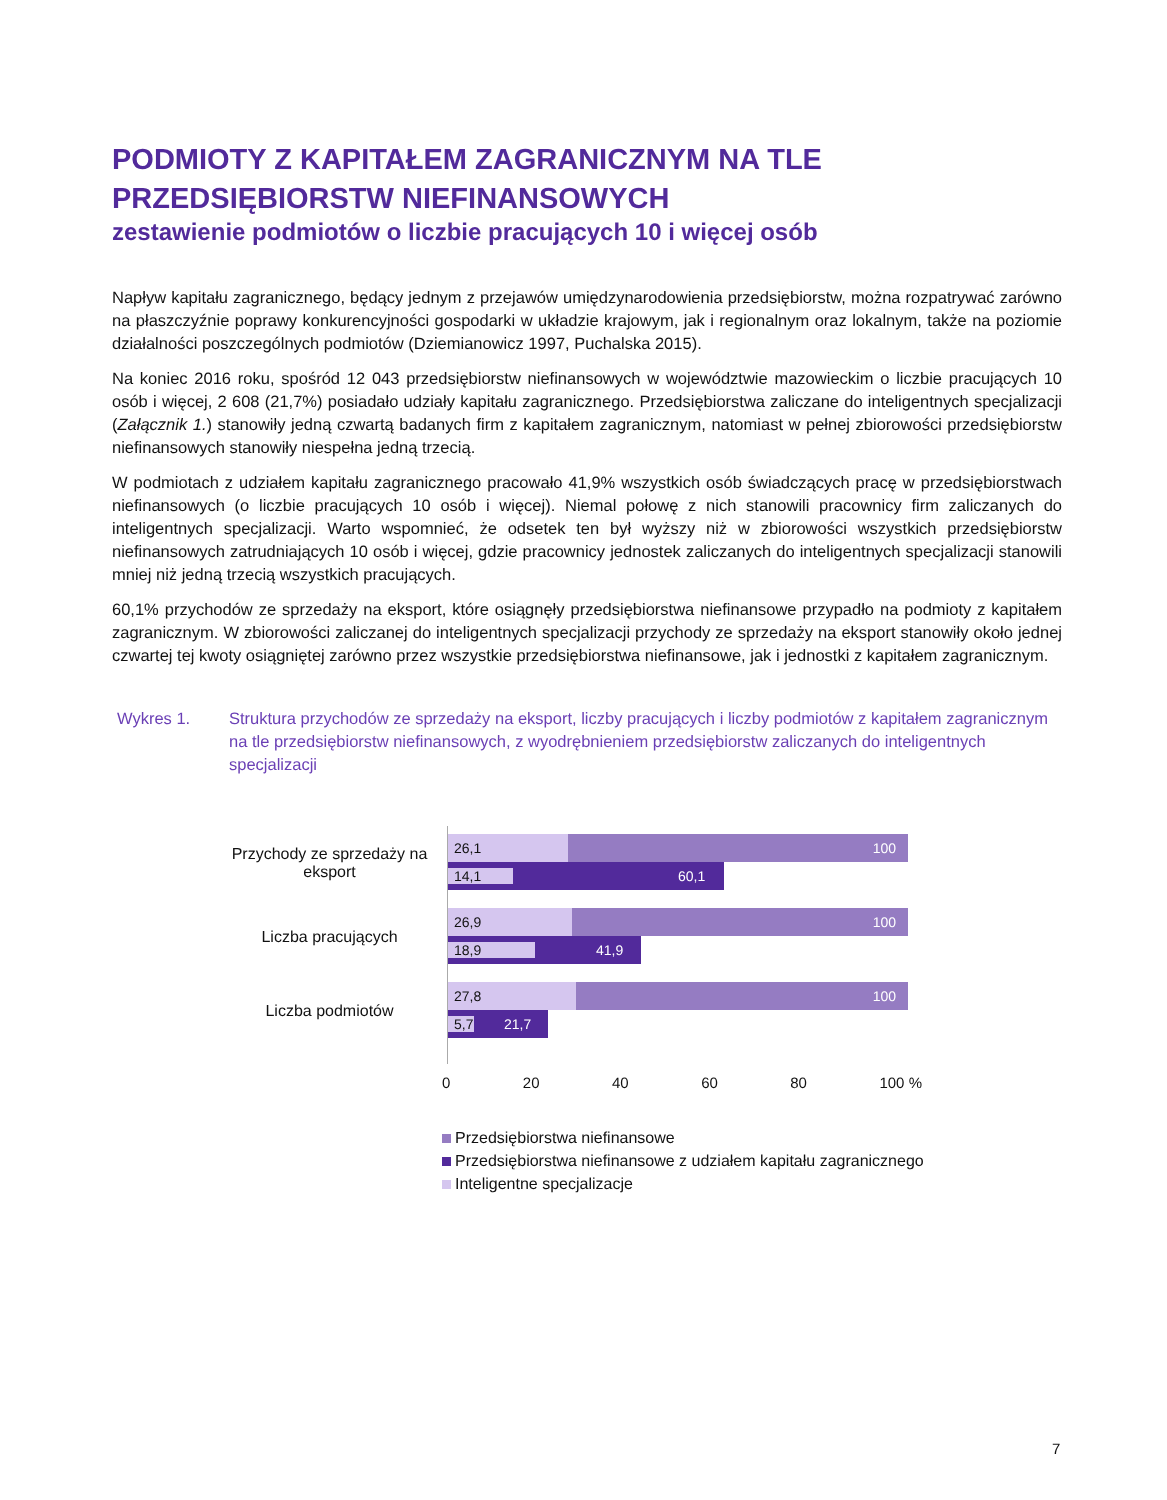PODMIOTY Z KAPITAŁEM ZAGRANICZNYM NA TLE PRZEDSIĘBIORSTW NIEFINANSOWYCH
zestawienie podmiotów o liczbie pracujących 10 i więcej osób
Napływ kapitału zagranicznego, będący jednym z przejawów umiędzynarodowienia przedsiębiorstw, można rozpatrywać zarówno na płaszczyźnie poprawy konkurencyjności gospodarki w układzie krajowym, jak i regionalnym oraz lokalnym, także na poziomie działalności poszczególnych podmiotów (Dziemianowicz 1997, Puchalska 2015).
Na koniec 2016 roku, spośród 12 043 przedsiębiorstw niefinansowych w województwie mazowieckim o liczbie pracujących 10 osób i więcej, 2 608 (21,7%) posiadało udziały kapitału zagranicznego. Przedsiębiorstwa zaliczane do inteligentnych specjalizacji (Załącznik 1.) stanowiły jedną czwartą badanych firm z kapitałem zagranicznym, natomiast w pełnej zbiorowości przedsiębiorstw niefinansowych stanowiły niespełna jedną trzecią.
W podmiotach z udziałem kapitału zagranicznego pracowało 41,9% wszystkich osób świadczących pracę w przedsiębiorstwach niefinansowych (o liczbie pracujących 10 osób i więcej). Niemal połowę z nich stanowili pracownicy firm zaliczanych do inteligentnych specjalizacji. Warto wspomnieć, że odsetek ten był wyższy niż w zbiorowości wszystkich przedsiębiorstw niefinansowych zatrudniających 10 osób i więcej, gdzie pracownicy jednostek zaliczanych do inteligentnych specjalizacji stanowili mniej niż jedną trzecią wszystkich pracujących.
60,1% przychodów ze sprzedaży na eksport, które osiągnęły przedsiębiorstwa niefinansowe przypadło na podmioty z kapitałem zagranicznym. W zbiorowości zaliczanej do inteligentnych specjalizacji przychody ze sprzedaży na eksport stanowiły około jednej czwartej tej kwoty osiągniętej zarówno przez wszystkie przedsiębiorstwa niefinansowe, jak i jednostki z kapitałem zagranicznym.
Wykres 1. Struktura przychodów ze sprzedaży na eksport, liczby pracujących i liczby podmiotów z kapitałem zagranicznym na tle przedsiębiorstw niefinansowych, z wyodrębnieniem przedsiębiorstw zaliczanych do inteligentnych specjalizacji
Przychody ze sprzedaży na eksport
Liczba pracujących
Liczba podmiotów
26,1 100 14,1 60,1
26,9 100 18,9 41,9
27,8 100 5,7 21,7
0 20 40 60 80 100 %
Przedsiębiorstwa niefinansowe
Przedsiębiorstwa niefinansowe z udziałem kapitału zagranicznego
Inteligentne specjalizacje
7